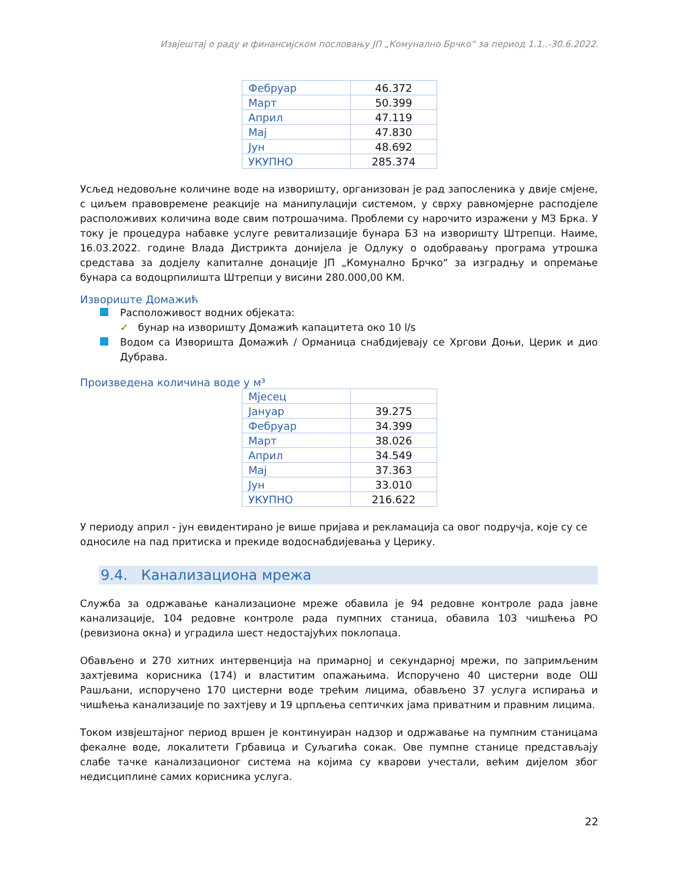Извјештај о раду и финансијском пословању ЈП „Комунално Брчко“ за период 1.1..-30.6.2022.
| Фебруар | 46.372 |
| Март | 50.399 |
| Април | 47.119 |
| Мај | 47.830 |
| Јун | 48.692 |
| УКУПНО | 285.374 |
Усљед недовољне количине воде на изворишту, организован је рад запосленика у двије смјене, с циљем правовремене реакције на манипулацији системом, у сврху равномјерне расподјеле расположивих количина воде свим потрошачима. Проблеми су нарочито изражени у МЗ Брка. У току је процедура набавке услуге ревитализације бунара Б3 на изворишту Штрепци. Наиме, 16.03.2022. године Влада Дистрикта донијела је Одлуку о одобравању програма утрошка средстава за додјелу капиталне донације ЈП „Комунално Брчко“ за изградњу и опремање бунара са водоцрпилишта Штрепци у висини 280.000,00 КМ.
Извориште Домажић
Расположивост водних објеката:
✓ бунар на изворишту Домажић капацитета око 10 l/s
Водом са Изворишта Домажић / Орманица снабдијевају се Хргови Доњи, Церик и дио Дубрава.
Произведена количина воде у м³
| Мјесец | |
| Јануар | 39.275 |
| Фебруар | 34.399 |
| Март | 38.026 |
| Април | 34.549 |
| Мај | 37.363 |
| Јун | 33.010 |
| УКУПНО | 216.622 |
У периоду април - јун евидентирано је више пријава и рекламација са овог подручја, које су се односиле на пад притиска и прекиде водоснабдијевања у Церику.
9.4. Канализациона мрежа
Служба за одржавање канализационе мреже обавила је 94 редовне контроле рада јавне канализације, 104 редовне контроле рада пумпних станица, обавила 103 чишћења РО (ревизиона окна) и уградила шест недостајућих поклопаца.
Обављено и 270 хитних интервенција на примарној и секундарној мрежи, по запримљеним захтјевима корисника (174) и властитим опажањима. Испоручено 40 цистерни воде ОШ Рашљани, испоручено 170 цистерни воде трећим лицима, обављено 37 услуга испирања и чишћења канализације по захтјеву и 19 црпљења септичких јама приватним и правним лицима.
Током извјештајног период вршен је континуиран надзор и одржавање на пумпним станицама фекалне воде, локалитети Грбавица и Суљагића сокак. Ове пумпне станице представљају слабе тачке канализационог система на којима су кварови учестали, већим дијелом због недисциплине самих корисника услуга.
22